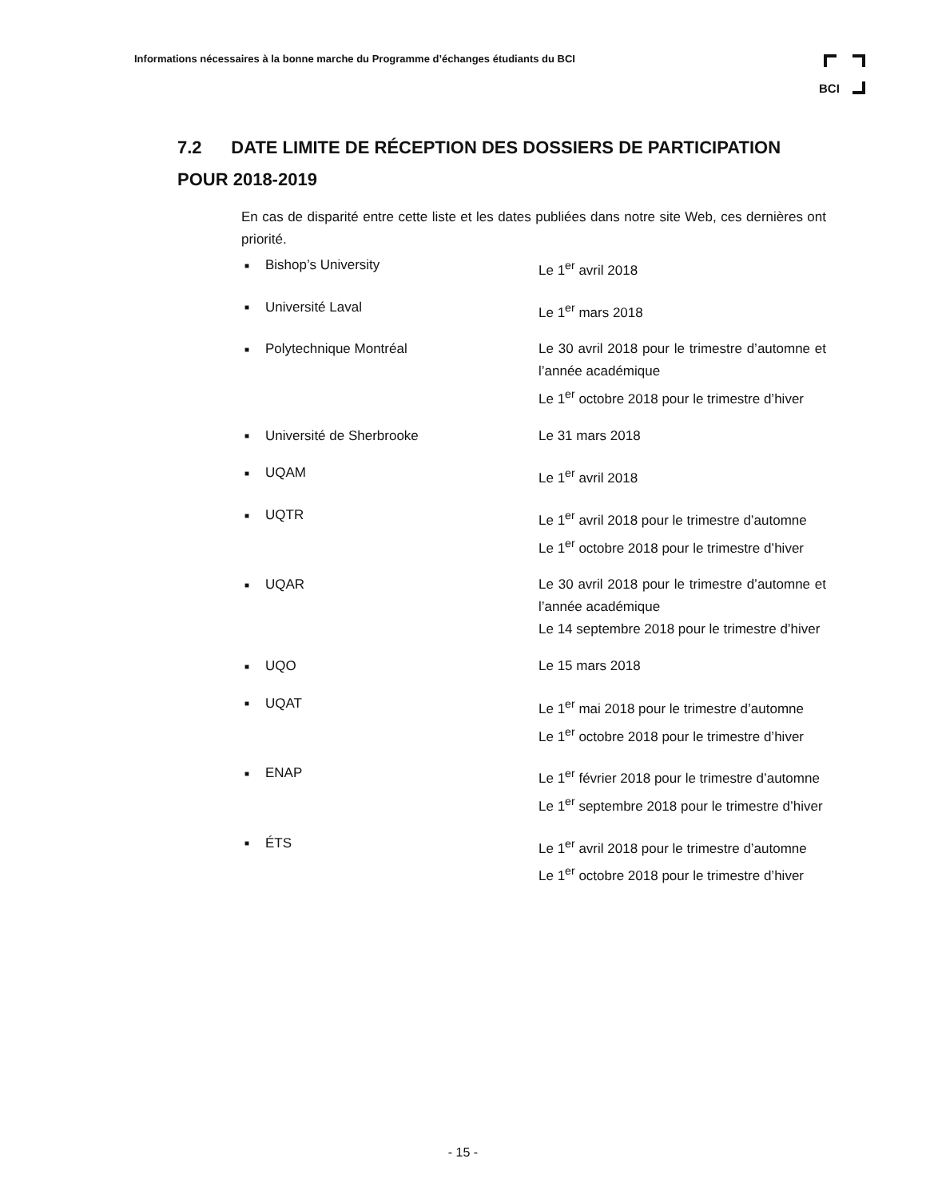Informations nécessaires à la bonne marche du Programme d’échanges étudiants du BCI
BCI
7.2 DATE LIMITE DE RÉCEPTION DES DOSSIERS DE PARTICIPATION POUR 2018-2019
En cas de disparité entre cette liste et les dates publiées dans notre site Web, ces dernières ont priorité.
■ Bishop’s University Le 1<sup>er</sup> avril 2018
■ Université Laval Le 1<sup>er</sup> mars 2018
■ Polytechnique Montréal Le 30 avril 2018 pour le trimestre d’automne et l’année académique
Le 1<sup>er</sup> octobre 2018 pour le trimestre d’hiver
■ Université de Sherbrooke Le 31 mars 2018
■ UQAM Le 1<sup>er</sup> avril 2018
■ UQTR Le 1<sup>er</sup> avril 2018 pour le trimestre d’automne
Le 1<sup>er</sup> octobre 2018 pour le trimestre d’hiver
■ UQAR Le 30 avril 2018 pour le trimestre d’automne et l’année académique
Le 14 septembre 2018 pour le trimestre d’hiver
■ UQO Le 15 mars 2018
■ UQAT Le 1<sup>er</sup> mai 2018 pour le trimestre d’automne
Le 1<sup>er</sup> octobre 2018 pour le trimestre d’hiver
■ ENAP Le 1<sup>er</sup> février 2018 pour le trimestre d’automne
Le 1<sup>er</sup> septembre 2018 pour le trimestre d’hiver
■ ÉTS Le 1<sup>er</sup> avril 2018 pour le trimestre d’automne
Le 1<sup>er</sup> octobre 2018 pour le trimestre d’hiver
- 15 -